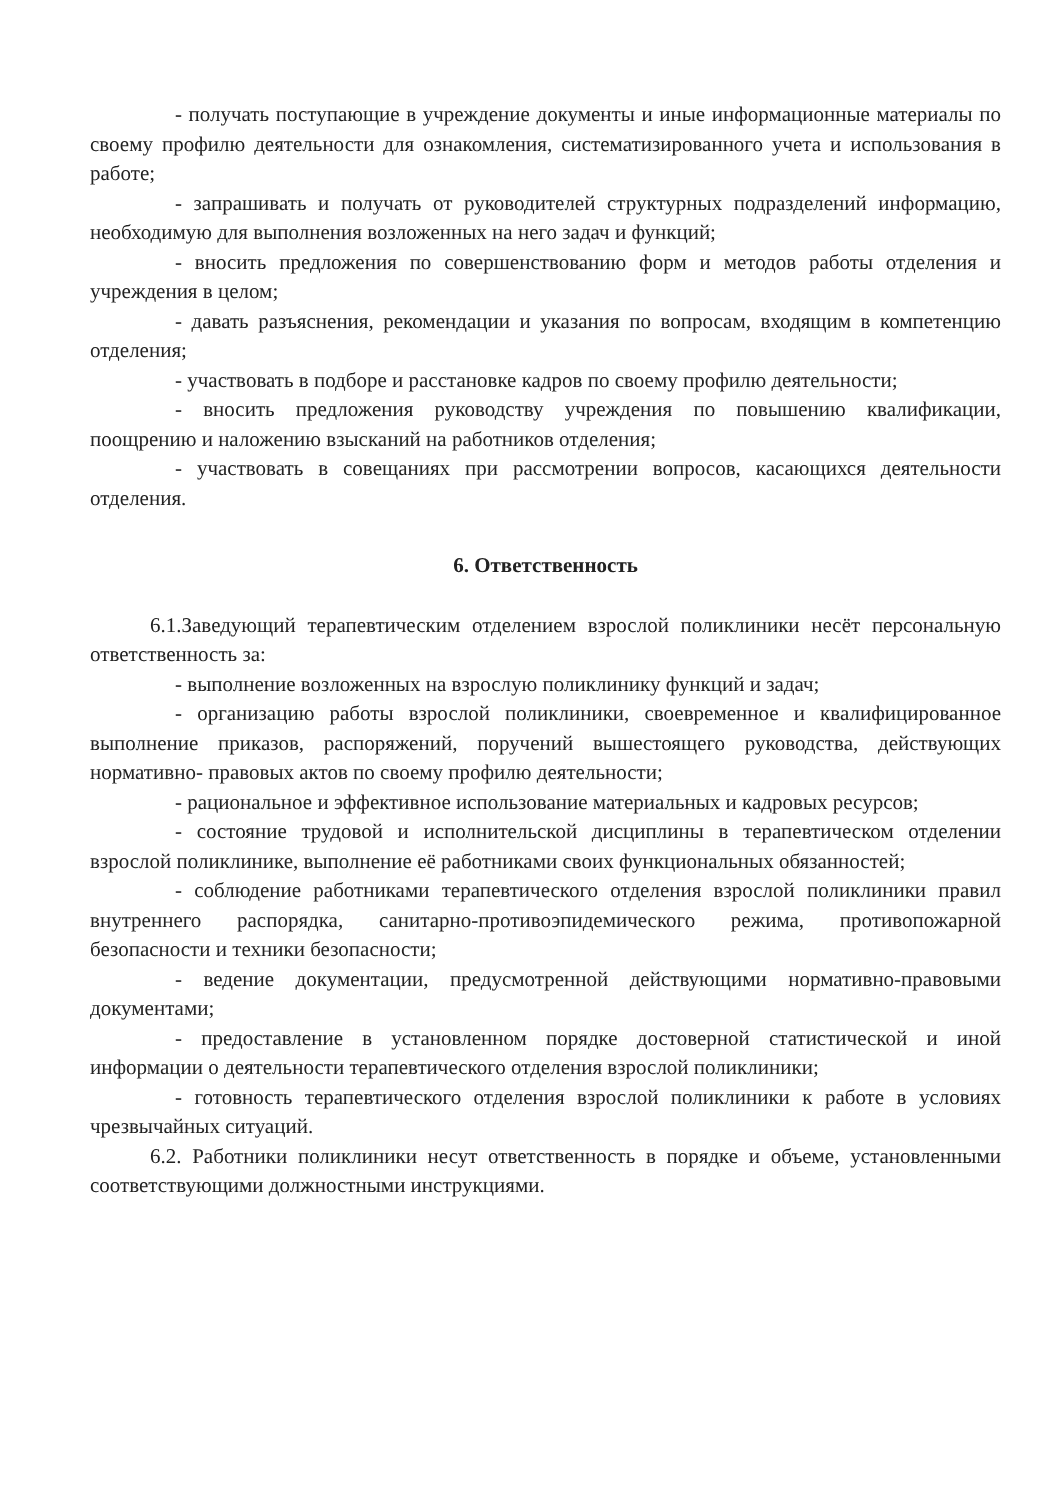- получать поступающие в учреждение документы и иные информационные материалы по своему профилю деятельности для ознакомления, систематизированного учета и использования в работе;
- запрашивать и получать от руководителей структурных подразделений информацию, необходимую для выполнения возложенных на него задач и функций;
- вносить предложения по совершенствованию форм и методов работы отделения и учреждения в целом;
- давать разъяснения, рекомендации и указания по вопросам, входящим в компетенцию отделения;
- участвовать в подборе и расстановке кадров по своему профилю деятельности;
- вносить предложения руководству учреждения по повышению квалификации, поощрению и наложению взысканий на работников отделения;
- участвовать в совещаниях при рассмотрении вопросов, касающихся деятельности отделения.
6. Ответственность
6.1.Заведующий терапевтическим отделением взрослой поликлиники несёт персональную ответственность за:
- выполнение возложенных на взрослую поликлинику функций и задач;
- организацию работы взрослой поликлиники, своевременное и квалифицированное выполнение приказов, распоряжений, поручений вышестоящего руководства, действующих нормативно- правовых актов по своему профилю деятельности;
- рациональное и эффективное использование материальных и кадровых ресурсов;
- состояние трудовой и исполнительской дисциплины в терапевтическом отделении взрослой поликлинике, выполнение её работниками своих функциональных обязанностей;
- соблюдение работниками терапевтического отделения взрослой поликлиники правил внутреннего распорядка, санитарно-противоэпидемического режима, противопожарной безопасности и техники безопасности;
- ведение документации, предусмотренной действующими нормативно-правовыми документами;
- предоставление в установленном порядке достоверной статистической и иной информации о деятельности терапевтического отделения взрослой поликлиники;
- готовность терапевтического отделения взрослой поликлиники к работе в условиях чрезвычайных ситуаций.
6.2. Работники поликлиники несут ответственность в порядке и объеме, установленными соответствующими должностными инструкциями.